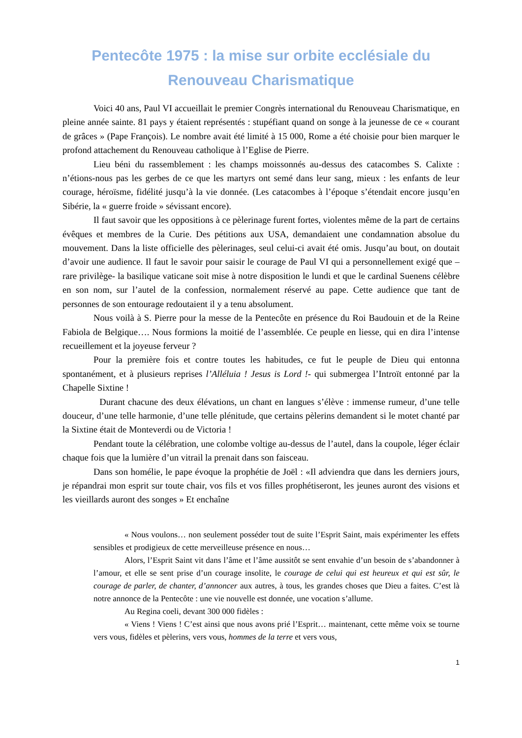Pentecôte 1975 : la mise sur orbite ecclésiale du Renouveau Charismatique
Voici 40 ans, Paul VI accueillait le premier Congrès international du Renouveau Charismatique, en pleine année sainte. 81 pays y étaient représentés : stupéfiant quand on songe à la jeunesse de ce « courant de grâces » (Pape François). Le nombre avait été limité à 15 000, Rome a été choisie pour bien marquer le profond attachement du Renouveau catholique à l’Eglise de Pierre.
Lieu béni du rassemblement : les champs moissonnés au-dessus des catacombes S. Calixte : n’étions-nous pas les gerbes de ce que les martyrs ont semé dans leur sang, mieux : les enfants de leur courage, héroïsme, fidélité jusqu’à la vie donnée. (Les catacombes à l’époque s’étendait encore jusqu’en Sibérie, la « guerre froide » sévissant encore).
Il faut savoir que les oppositions à ce pèlerinage furent fortes, violentes même de la part de certains évêques et membres de la Curie. Des pétitions aux USA, demandaient une condamnation absolue du mouvement. Dans la liste officielle des pèlerinages, seul celui-ci avait été omis. Jusqu’au bout, on doutait d’avoir une audience. Il faut le savoir pour saisir le courage de Paul VI qui a personnellement exigé que – rare privilège- la basilique vaticane soit mise à notre disposition le lundi et que le cardinal Suenens célèbre en son nom, sur l’autel de la confession, normalement réservé au pape. Cette audience que tant de personnes de son entourage redoutaient il y a tenu absolument.
Nous voilà à S. Pierre pour la messe de la Pentecôte en présence du Roi Baudouin et de la Reine Fabiola de Belgique…. Nous formions la moitié de l’assemblée. Ce peuple en liesse, qui en dira l’intense recueillement et la joyeuse ferveur ?
Pour la première fois et contre toutes les habitudes, ce fut le peuple de Dieu qui entonna spontanément, et à plusieurs reprises l’Alléluia ! Jesus is Lord !- qui submergea l’Introït entonné par la Chapelle Sixtine !
Durant chacune des deux élévations, un chant en langues s’élève : immense rumeur, d’une telle douceur, d’une telle harmonie, d’une telle plénitude, que certains pèlerins demandent si le motet chanté par la Sixtine était de Monteverdi ou de Victoria !
Pendant toute la célébration, une colombe voltige au-dessus de l’autel, dans la coupole, léger éclair chaque fois que la lumière d’un vitrail la prenait dans son faisceau.
Dans son homélie, le pape évoque la prophétie de Joël : «Il adviendra que dans les derniers jours, je répandrai mon esprit sur toute chair, vos fils et vos filles prophétiseront, les jeunes auront des visions et les vieillards auront des songes » Et enchaîne
« Nous voulons… non seulement posséder tout de suite l’Esprit Saint, mais expérimenter les effets sensibles et prodigieux de cette merveilleuse présence en nous…
Alors, l’Esprit Saint vit dans l’âme et l’âme aussitôt se sent envahie d’un besoin de s’abandonner à l’amour, et elle se sent prise d’un courage insolite, le courage de celui qui est heureux et qui est sûr, le courage de parler, de chanter, d’annoncer aux autres, à tous, les grandes choses que Dieu a faites. C’est là notre annonce de la Pentecôte : une vie nouvelle est donnée, une vocation s’allume.
Au Regina coeli, devant 300 000 fidèles :
« Viens ! Viens ! C’est ainsi que nous avons prié l’Esprit… maintenant, cette même voix se tourne vers vous, fidèles et pèlerins, vers vous, hommes de la terre et vers vous,
1